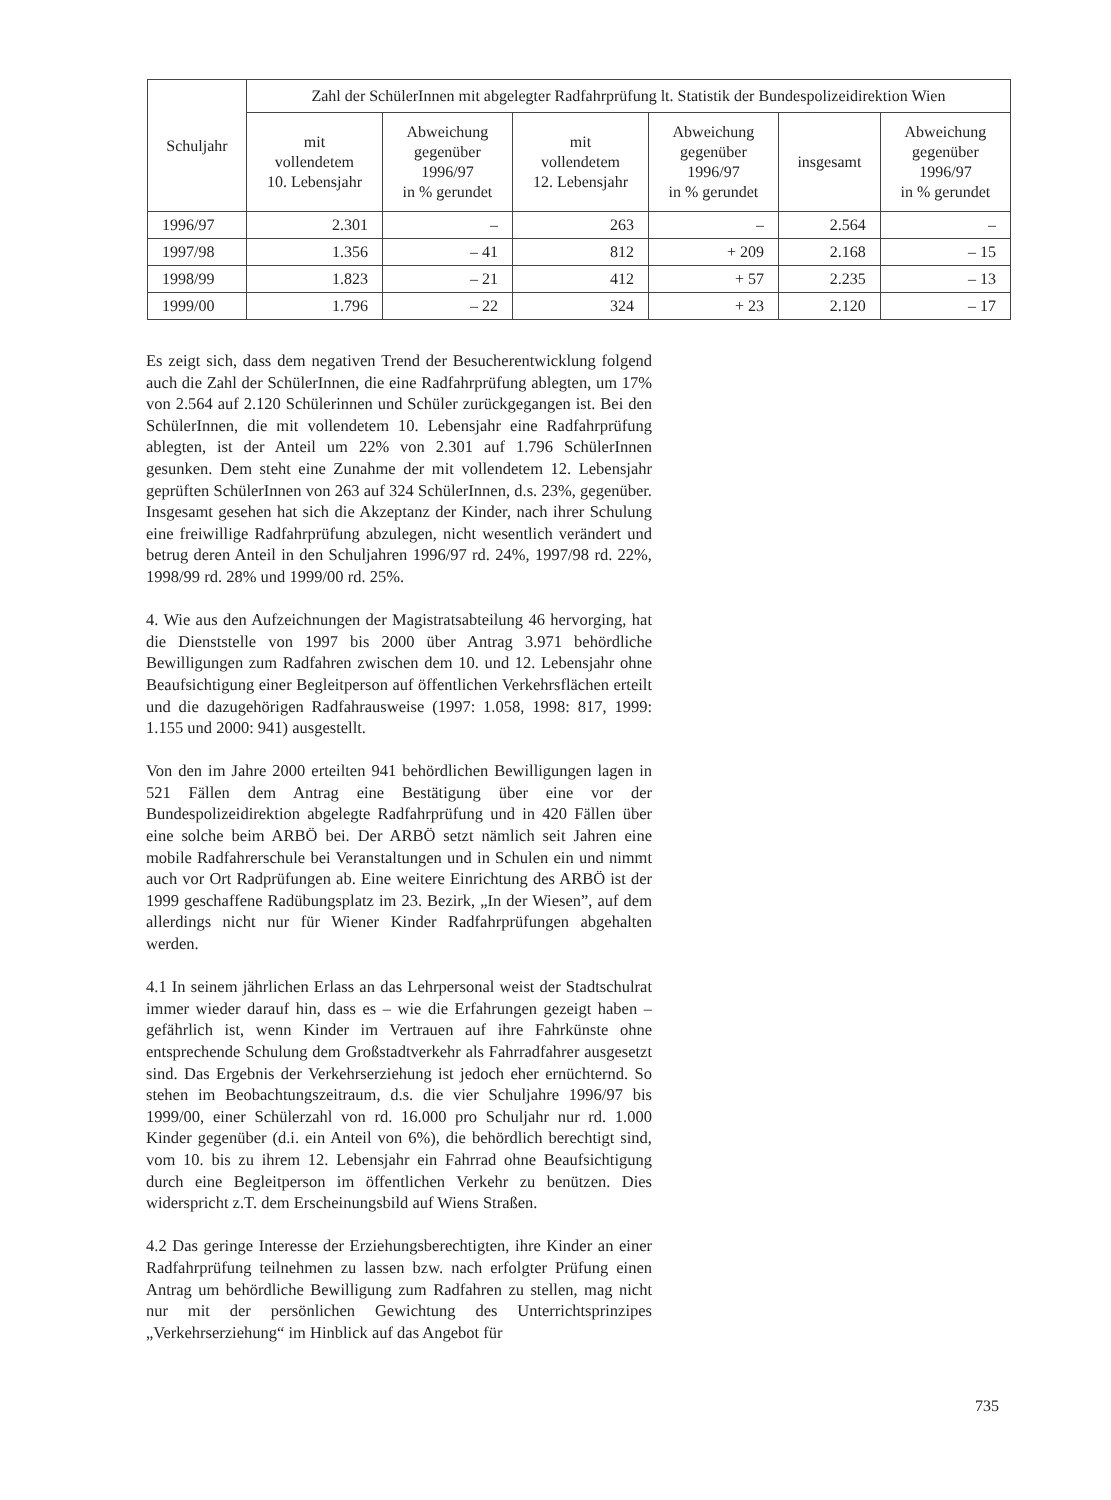| Schuljahr | Zahl der SchülerInnen mit abgelegter Radfahrprüfung lt. Statistik der Bundespolizeidirektion Wien | | | | | |
| --- | --- | --- | --- | --- | --- | --- |
| | mit vollendetem 10. Lebensjahr | Abweichung gegenüber 1996/97 in % gerundet | mit vollendetem 12. Lebensjahr | Abweichung gegenüber 1996/97 in % gerundet | insgesamt | Abweichung gegenüber 1996/97 in % gerundet |
| 1996/97 | 2.301 | – | 263 | – | 2.564 | – |
| 1997/98 | 1.356 | – 41 | 812 | + 209 | 2.168 | – 15 |
| 1998/99 | 1.823 | – 21 | 412 | + 57 | 2.235 | – 13 |
| 1999/00 | 1.796 | – 22 | 324 | + 23 | 2.120 | – 17 |
Es zeigt sich, dass dem negativen Trend der Besucherentwicklung folgend auch die Zahl der SchülerInnen, die eine Radfahrprüfung ablegten, um 17% von 2.564 auf 2.120 Schülerinnen und Schüler zurückgegangen ist. Bei den SchülerInnen, die mit vollendetem 10. Lebensjahr eine Radfahrprüfung ablegten, ist der Anteil um 22% von 2.301 auf 1.796 SchülerInnen gesunken. Dem steht eine Zunahme der mit vollendetem 12. Lebensjahr geprüften SchülerInnen von 263 auf 324 SchülerInnen, d.s. 23%, gegenüber. Insgesamt gesehen hat sich die Akzeptanz der Kinder, nach ihrer Schulung eine freiwillige Radfahrprüfung abzulegen, nicht wesentlich verändert und betrug deren Anteil in den Schuljahren 1996/97 rd. 24%, 1997/98 rd. 22%, 1998/99 rd. 28% und 1999/00 rd. 25%.
4. Wie aus den Aufzeichnungen der Magistratsabteilung 46 hervorging, hat die Dienststelle von 1997 bis 2000 über Antrag 3.971 behördliche Bewilligungen zum Radfahren zwischen dem 10. und 12. Lebensjahr ohne Beaufsichtigung einer Begleitperson auf öffentlichen Verkehrsflächen erteilt und die dazugehörigen Radfahrausweise (1997: 1.058, 1998: 817, 1999: 1.155 und 2000: 941) ausgestellt.
Von den im Jahre 2000 erteilten 941 behördlichen Bewilligungen lagen in 521 Fällen dem Antrag eine Bestätigung über eine vor der Bundespolizeidirektion abgelegte Radfahrprüfung und in 420 Fällen über eine solche beim ARBÖ bei. Der ARBÖ setzt nämlich seit Jahren eine mobile Radfahrerschule bei Veranstaltungen und in Schulen ein und nimmt auch vor Ort Radprüfungen ab. Eine weitere Einrichtung des ARBÖ ist der 1999 geschaffene Radübungsplatz im 23. Bezirk, „In der Wiesen”, auf dem allerdings nicht nur für Wiener Kinder Radfahrprüfungen abgehalten werden.
4.1 In seinem jährlichen Erlass an das Lehrpersonal weist der Stadtschulrat immer wieder darauf hin, dass es – wie die Erfahrungen gezeigt haben – gefährlich ist, wenn Kinder im Vertrauen auf ihre Fahrkünste ohne entsprechende Schulung dem Großstadtverkehr als Fahrradfahrer ausgesetzt sind. Das Ergebnis der Verkehrserziehung ist jedoch eher ernüchternd. So stehen im Beobachtungszeitraum, d.s. die vier Schuljahre 1996/97 bis 1999/00, einer Schülerzahl von rd. 16.000 pro Schuljahr nur rd. 1.000 Kinder gegenüber (d.i. ein Anteil von 6%), die behördlich berechtigt sind, vom 10. bis zu ihrem 12. Lebensjahr ein Fahrrad ohne Beaufsichtigung durch eine Begleitperson im öffentlichen Verkehr zu benützen. Dies widerspricht z.T. dem Erscheinungsbild auf Wiens Straßen.
4.2 Das geringe Interesse der Erziehungsberechtigten, ihre Kinder an einer Radfahrprüfung teilnehmen zu lassen bzw. nach erfolgter Prüfung einen Antrag um behördliche Bewilligung zum Radfahren zu stellen, mag nicht nur mit der persönlichen Gewichtung des Unterrichtsprinzipes „Verkehrserziehung“ im Hinblick auf das Angebot für
735